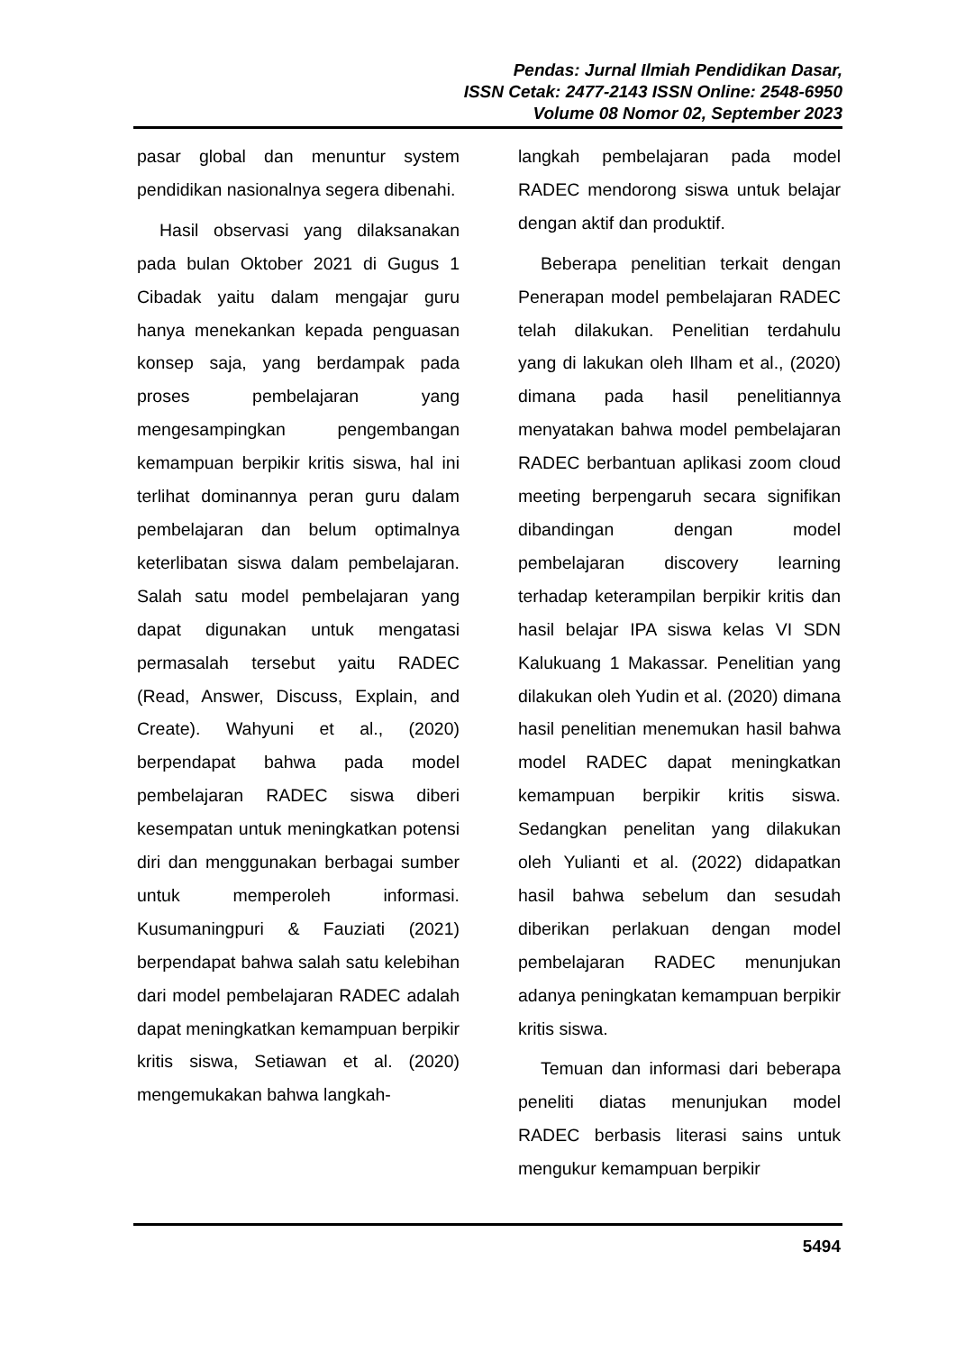Pendas: Jurnal Ilmiah Pendidikan Dasar,
ISSN Cetak: 2477-2143 ISSN Online: 2548-6950
Volume 08 Nomor 02, September 2023
pasar global dan menuntur system pendidikan nasionalnya segera dibenahi.
Hasil observasi yang dilaksanakan pada bulan Oktober 2021 di Gugus 1 Cibadak yaitu dalam mengajar guru hanya menekankan kepada penguasan konsep saja, yang berdampak pada proses pembelajaran yang mengesampingkan pengembangan kemampuan berpikir kritis siswa, hal ini terlihat dominannya peran guru dalam pembelajaran dan belum optimalnya keterlibatan siswa dalam pembelajaran. Salah satu model pembelajaran yang dapat digunakan untuk mengatasi permasalah tersebut yaitu RADEC (Read, Answer, Discuss, Explain, and Create). Wahyuni et al., (2020) berpendapat bahwa pada model pembelajaran RADEC siswa diberi kesempatan untuk meningkatkan potensi diri dan menggunakan berbagai sumber untuk memperoleh informasi. Kusumaningpuri & Fauziati (2021) berpendapat bahwa salah satu kelebihan dari model pembelajaran RADEC adalah dapat meningkatkan kemampuan berpikir kritis siswa, Setiawan et al. (2020) mengemukakan bahwa langkah-
langkah pembelajaran pada model RADEC mendorong siswa untuk belajar dengan aktif dan produktif.
Beberapa penelitian terkait dengan Penerapan model pembelajaran RADEC telah dilakukan. Penelitian terdahulu yang di lakukan oleh Ilham et al., (2020) dimana pada hasil penelitiannya menyatakan bahwa model pembelajaran RADEC berbantuan aplikasi zoom cloud meeting berpengaruh secara signifikan dibandingan dengan model pembelajaran discovery learning terhadap keterampilan berpikir kritis dan hasil belajar IPA siswa kelas VI SDN Kalukuang 1 Makassar. Penelitian yang dilakukan oleh Yudin et al. (2020) dimana hasil penelitian menemukan hasil bahwa model RADEC dapat meningkatkan kemampuan berpikir kritis siswa. Sedangkan penelitan yang dilakukan oleh Yulianti et al. (2022) didapatkan hasil bahwa sebelum dan sesudah diberikan perlakuan dengan model pembelajaran RADEC menunjukan adanya peningkatan kemampuan berpikir kritis siswa.
Temuan dan informasi dari beberapa peneliti diatas menunjukan model RADEC berbasis literasi sains untuk mengukur kemampuan berpikir
5494